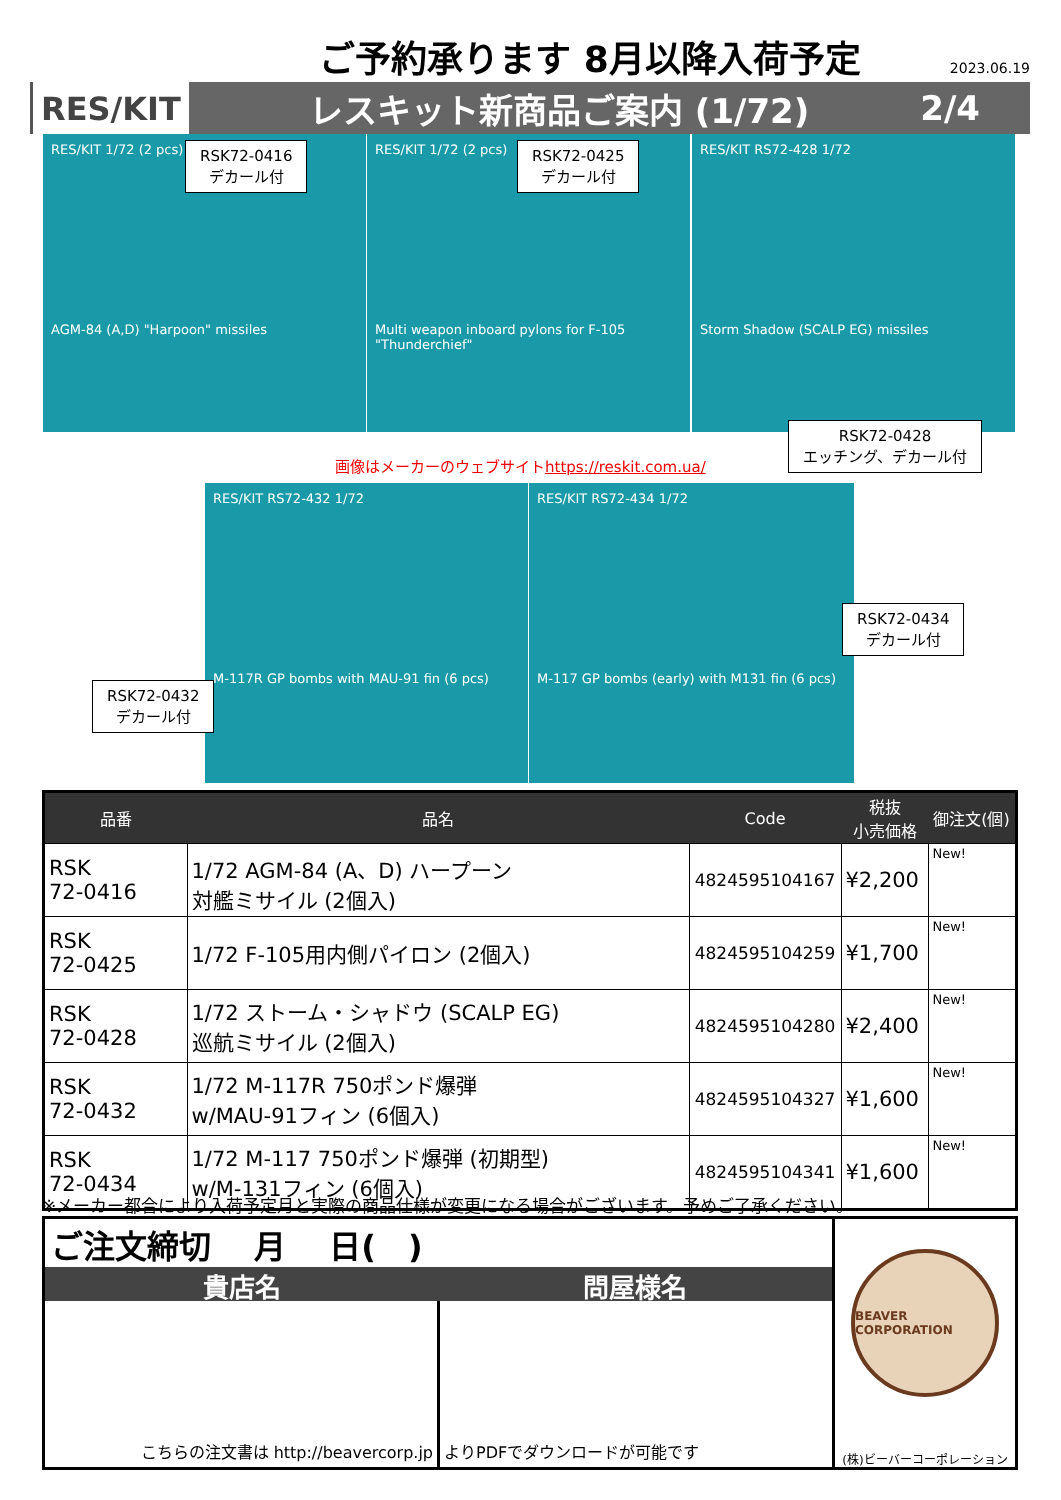ご予約承ります 8月以降入荷予定
2023.06.19
RES/KIT
レスキット新商品ご案内 (1/72) 2/4
RES/KIT 1/72 (2 pcs)
AGM-84 (A,D) "Harpoon" missiles
RES/KIT 1/72 (2 pcs)
Multi weapon inboard pylons for F-105 "Thunderchief"
RES/KIT RS72-428 1/72
Storm Shadow (SCALP EG) missiles
RSK72-0416
デカール付
RSK72-0425
デカール付
RSK72-0428
エッチング、デカール付
画像はメーカーのウェブサイトhttps://reskit.com.ua/
RES/KIT RS72-432 1/72
M-117R GP bombs with MAU-91 fin (6 pcs)
RES/KIT RS72-434 1/72
M-117 GP bombs (early) with M131 fin (6 pcs)
RSK72-0432
デカール付
RSK72-0434
デカール付
| 品番 | 品名 | Code | 税抜 小売価格 | 御注文(個) |
| --- | --- | --- | --- | --- |
| RSK 72-0416 | 1/72 AGM-84 (A、D) ハープーン 対艦ミサイル (2個入) | 4824595104167 | ¥2,200 | New! |
| RSK 72-0425 | 1/72 F-105用内側パイロン (2個入) | 4824595104259 | ¥1,700 | New! |
| RSK 72-0428 | 1/72 ストーム・シャドウ (SCALP EG) 巡航ミサイル (2個入) | 4824595104280 | ¥2,400 | New! |
| RSK 72-0432 | 1/72 M-117R 750ポンド爆弾 w/MAU-91フィン (6個入) | 4824595104327 | ¥1,600 | New! |
| RSK 72-0434 | 1/72 M-117 750ポンド爆弾 (初期型) w/M-131フィン (6個入) | 4824595104341 | ¥1,600 | New! |
※メーカー都合により入荷予定月と実際の商品仕様が変更になる場合がございます。予めご了承ください。
ご注文締切　 月　 日(　)
貴店名 問屋様名
こちらの注文書は http://beavercorp.jp
よりPDFでダウンロードが可能です
BEAVER CORPORATION
(株)ビーバーコーポレーション